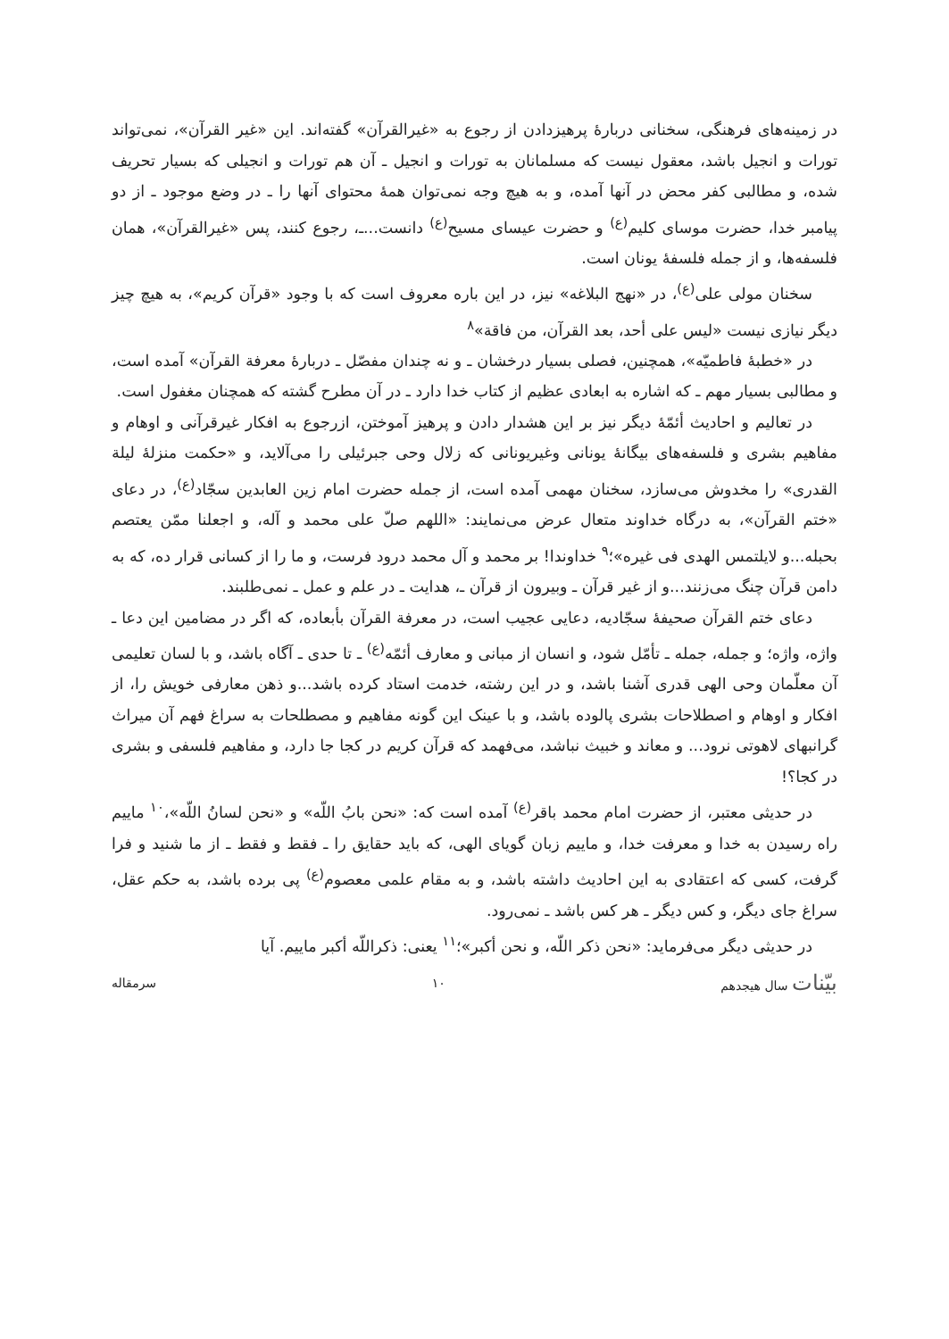در زمینه‌های فرهنگی، سخنانی دربارهٔ پرهیزدادن از رجوع به «غیرالقرآن» گفته‌اند. این «غیر القرآن»، نمی‌تواند تورات و انجیل باشد، معقول نیست که مسلمانان به تورات و انجیل ـ آن هم تورات و انجیلی که بسیار تحریف شده، و مطالبی کفر محض در آنها آمده، و به هیچ وجه نمی‌توان همهٔ محتوای آنها را ـ در وضع موجود ـ از دو پیامبر خدا، حضرت موسای کلیم<sup>(ع)</sup> و حضرت عیسای مسیح<sup>(ع)</sup> دانست...ـ، رجوع کنند، پس «غیرالقرآن»، همان فلسفه‌ها، و از جمله فلسفهٔ یونان است.
سخنان مولی علی<sup>(ع)</sup>، در «نهج البلاغه» نیز، در این باره معروف است که با وجود «قرآن کریم»، به هیچ چیز دیگر نیازی نیست «لیس علی أحد، بعد القرآن، من فاقة»<sup>۸</sup>
در «خطبهٔ فاطمیّه»، همچنین، فصلی بسیار درخشان ـ و نه چندان مفصّل ـ دربارهٔ معرفة القرآن» آمده است، و مطالبی بسیار مهم ـ که اشاره به ابعادی عظیم از کتاب خدا دارد ـ در آن مطرح گشته که همچنان مغفول است.
در تعالیم و احادیث أئمّهٔ دیگر نیز بر این هشدار دادن و پرهیز آموختن، ازرجوع به افکار غیرقرآنی و اوهام و مفاهیم بشری و فلسفه‌های بیگانهٔ یونانی وغیریونانی که زلال وحی جبرئیلی را می‌آلاید، و «حکمت منزلهٔ لیلة القدری» را مخدوش می‌سازد، سخنان مهمی آمده است، از جمله حضرت امام زین العابدین سجّاد<sup>(ع)</sup>، در دعای «ختم القرآن»، به درگاه خداوند متعال عرض می‌نمایند: «اللهم صلّ علی محمد و آله، و اجعلنا ممّن یعتصم بحبله...و لایلتمس الهدی فی غیره»؛<sup>۹</sup> خداوندا! بر محمد و آل محمد درود فرست، و ما را از کسانی قرار ده، که به دامن قرآن چنگ می‌زنند...و از غیر قرآن ـ وبیرون از قرآن ـ، هدایت ـ در علم و عمل ـ نمی‌طلبند.
دعای ختم القرآن صحیفهٔ سجّادیه، دعایی عجیب است، در معرفة القرآن بأبعاده، که اگر در مضامین این دعا ـ واژه، واژه؛ و جمله، جمله ـ تأمّل شود، و انسان از مبانی و معارف أئمّه<sup>(ع)</sup> ـ تا حدی ـ آگاه باشد، و با لسان تعلیمی آن معلّمان وحی الهی قدری آشنا باشد، و در این رشته، خدمت استاد کرده باشد...و ذهن معارفی خویش را، از افکار و اوهام و اصطلاحات بشری پالوده باشد، و با عینک این گونه مفاهیم و مصطلحات به سراغ فهم آن میراث گرانبهای لاهوتی نرود... و معاند و خبیث نباشد، می‌فهمد که قرآن کریم در کجا جا دارد، و مفاهیم فلسفی و بشری در کجا؟!
در حدیثی معتبر، از حضرت امام محمد باقر<sup>(ع)</sup> آمده است که: «نحن بابُ اللّه» و «نحن لسانُ اللّه»،<sup>۱۰</sup> ماییم راه رسیدن به خدا و معرفت خدا، و ماییم زبان گویای الهی، که باید حقایق را ـ فقط و فقط ـ از ما شنید و فرا گرفت، کسی که اعتقادی به این احادیث داشته باشد، و به مقام علمی معصوم<sup>(ع)</sup> پی برده باشد، به حکم عقل، سراغ جای دیگر، و کس دیگر ـ هر کس باشد ـ نمی‌رود.
در حدیثی دیگر می‌فرماید: «نحن ذکر اللّه، و نحن أکبر»؛<sup>۱۱</sup> یعنی: ذکراللّه أکبر ماییم. آیا
بیّنات سال هیجدهم ۱۰ سرمقاله